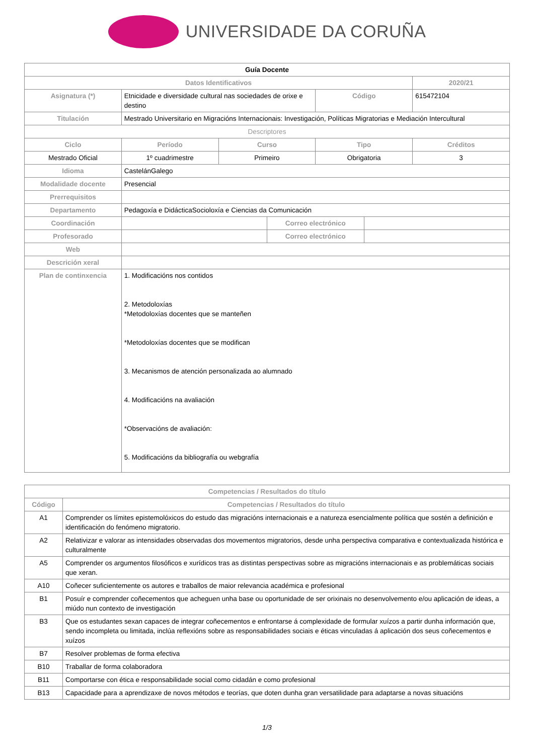UNIVERSIDADE DA CORUÑA
| Guía Docente | | | | | | |
| Datos Identificativos | | | | | | 2020/21 |
| Asignatura (*) | Etnicidade e diversidade cultural nas sociedades de orixe e destino | | | Código | | 615472104 |
| Titulación | Mestrado Universitario en Migracións Internacionais: Investigación, Políticas Migratorias e Mediación Intercultural | | | | | |
| Descriptores | | | | | | |
| Ciclo | Período | Curso | | Tipo | | Créditos |
| Mestrado Oficial | 1º cuadrimestre | Primeiro | | Obrigatoria | | 3 |
| Idioma | CastelánGalego | | | | | |
| Modalidade docente | Presencial | | | | | |
| Prerrequisitos | | | | | | |
| Departamento | Pedagoxía e DidácticaSocioloxía e Ciencias da Comunicación | | | | | |
| Coordinación | | | Correo electrónico | | | |
| Profesorado | | | Correo electrónico | | | |
| Web | | | | | | |
| Descrición xeral | | | | | | |
| Plan de continxencia | 1. Modificacións nos contidos 2. Metodoloxías *Metodoloxías docentes que se manteñen *Metodoloxías docentes que se modifican 3. Mecanismos de atención personalizada ao alumnado 4. Modificacións na avaliación *Observacións de avaliación: 5. Modificacións da bibliografía ou webgrafía | | | | | |
| Competencias / Resultados do título | |
| --- | --- |
| Código | Competencias / Resultados do título |
| A1 | Comprender os límites epistemolóxicos do estudo das migracións internacionais e a natureza esencialmente política que sostén a definición e identificación do fenómeno migratorio. |
| A2 | Relativizar e valorar as intensidades observadas dos movementos migratorios, desde unha perspectiva comparativa e contextualizada histórica e culturalmente |
| A5 | Comprender os argumentos filosóficos e xurídicos tras as distintas perspectivas sobre as migracións internacionais e as problemáticas sociais que xeran. |
| A10 | Coñecer suficientemente os autores e traballos de maior relevancia académica e profesional |
| B1 | Posuír e comprender coñecementos que acheguen unha base ou oportunidade de ser orixinais no desenvolvemento e/ou aplicación de ideas, a miúdo nun contexto de investigación |
| B3 | Que os estudantes sexan capaces de integrar coñecementos e enfrontarse á complexidade de formular xuízos a partir dunha información que, sendo incompleta ou limitada, inclúa reflexións sobre as responsabilidades sociais e éticas vinculadas á aplicación dos seus coñecementos e xuízos |
| B7 | Resolver problemas de forma efectiva |
| B10 | Traballar de forma colaboradora |
| B11 | Comportarse con ética e responsabilidade social como cidadán e como profesional |
| B13 | Capacidade para a aprendizaxe de novos métodos e teorías, que doten dunha gran versatilidade para adaptarse a novas situacións |
1/3